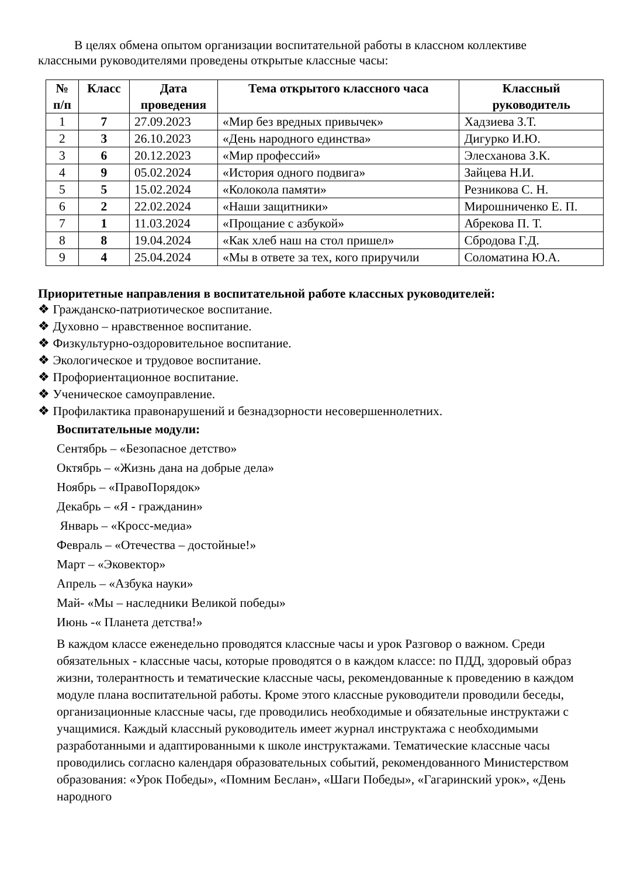В целях обмена опытом организации воспитательной работы в классном коллективе классными руководителями проведены открытые классные часы:
| № п/п | Класс | Дата проведения | Тема открытого классного часа | Классный руководитель |
| --- | --- | --- | --- | --- |
| 1 | 7 | 27.09.2023 | «Мир без вредных привычек» | Хадзиева З.Т. |
| 2 | 3 | 26.10.2023 | «День народного единства» | Дигурко И.Ю. |
| 3 | 6 | 20.12.2023 | «Мир профессий» | Элесханова З.К. |
| 4 | 9 | 05.02.2024 | «История одного подвига» | Зайцева Н.И. |
| 5 | 5 | 15.02.2024 | «Колокола памяти» | Резникова С. Н. |
| 6 | 2 | 22.02.2024 | «Наши защитники» | Мирошниченко Е. П. |
| 7 | 1 | 11.03.2024 | «Прощание с азбукой» | Абрекова П. Т. |
| 8 | 8 | 19.04.2024 | «Как хлеб наш на стол пришел» | Сбродова Г.Д. |
| 9 | 4 | 25.04.2024 | «Мы в ответе за тех, кого приручили | Соломатина Ю.А. |
Приоритетные направления в воспитательной работе классных руководителей:
❖ Гражданско-патриотическое воспитание.
❖ Духовно – нравственное воспитание.
❖ Физкультурно-оздоровительное воспитание.
❖ Экологическое и трудовое воспитание.
❖ Профориентационное воспитание.
❖ Ученическое самоуправление.
❖ Профилактика правонарушений и безнадзорности несовершеннолетних.
Воспитательные модули:
Сентябрь – «Безопасное детство»
Октябрь – «Жизнь дана на добрые дела»
Ноябрь – «ПравоПорядок»
Декабрь – «Я - гражданин»
Январь – «Кросс-медиа»
Февраль – «Отечества – достойные!»
Март – «Эковектор»
Апрель – «Азбука науки»
Май- «Мы – наследники Великой победы»
Июнь -« Планета детства!»
В каждом классе еженедельно проводятся классные часы и урок Разговор о важном. Среди обязательных - классные часы, которые проводятся о в каждом классе: по ПДД, здоровый образ жизни, толерантность и тематические классные часы, рекомендованные к проведению в каждом модуле плана воспитательной работы. Кроме этого классные руководители проводили беседы, организационные классные часы, где проводились необходимые и обязательные инструктажи с учащимися. Каждый классный руководитель имеет журнал инструктажа с необходимыми разработанными и адаптированными к школе инструктажами. Тематические классные часы проводились согласно календаря образовательных событий, рекомендованного Министерством образования: «Урок Победы», «Помним Беслан», «Шаги Победы», «Гагаринский урок», «День народного